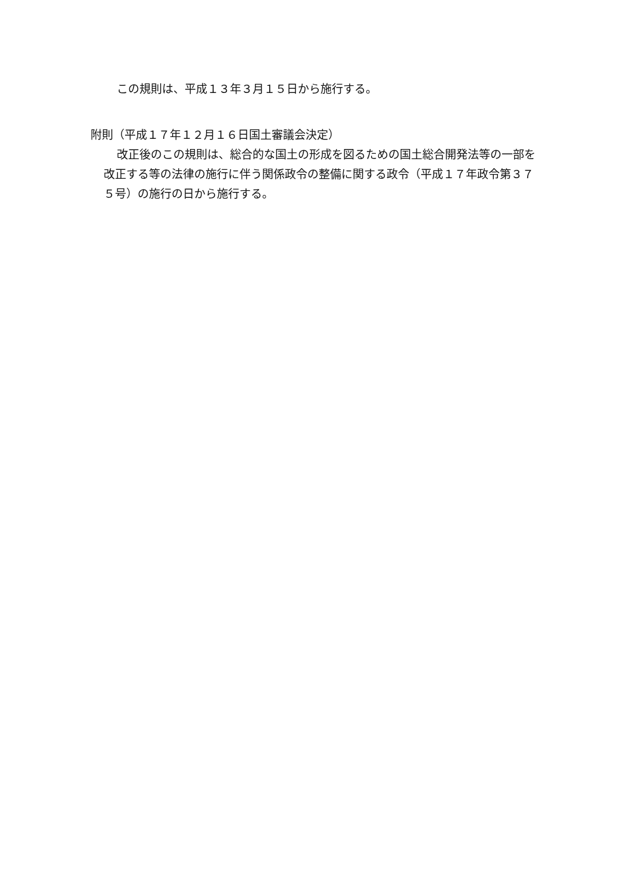この規則は、平成１３年３月１５日から施行する。
附則（平成１７年１２月１６日国土審議会決定）
改正後のこの規則は、総合的な国土の形成を図るための国土総合開発法等の一部を改正する等の法律の施行に伴う関係政令の整備に関する政令（平成１７年政令第３７５号）の施行の日から施行する。